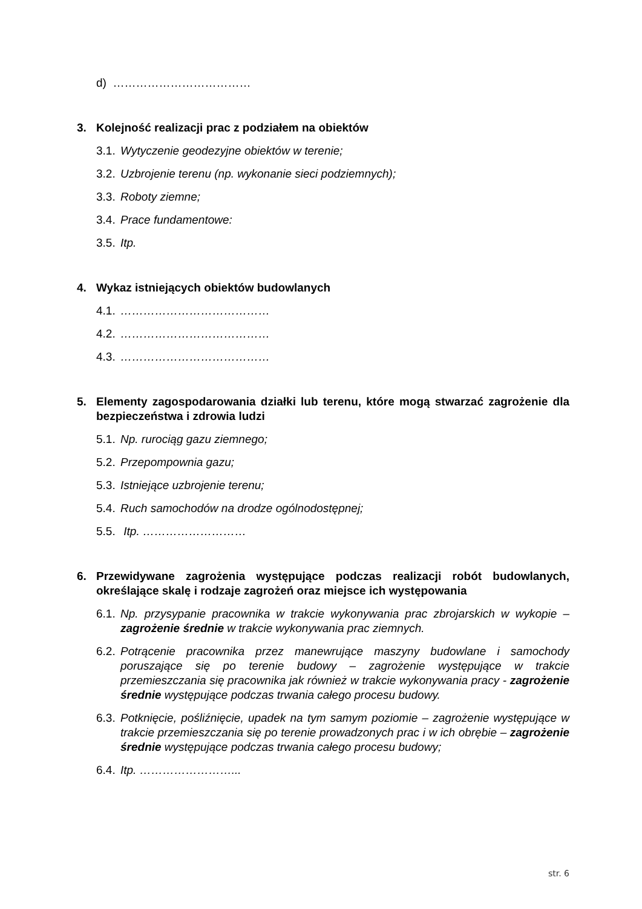d) ………………………………
3. Kolejność realizacji prac z podziałem na obiektów
3.1. Wytyczenie geodezyjne obiektów w terenie;
3.2. Uzbrojenie terenu (np. wykonanie sieci podziemnych);
3.3. Roboty ziemne;
3.4. Prace fundamentowe:
3.5. Itp.
4. Wykaz istniejących obiektów budowlanych
4.1. …………………………………
4.2. …………………………………
4.3. …………………………………
5. Elementy zagospodarowania działki lub terenu, które mogą stwarzać zagrożenie dla bezpieczeństwa i zdrowia ludzi
5.1. Np. rurociąg gazu ziemnego;
5.2. Przepompownia gazu;
5.3. Istniejące uzbrojenie terenu;
5.4. Ruch samochodów na drodze ogólnodostępnej;
5.5. Itp. ………………………
6. Przewidywane zagrożenia występujące podczas realizacji robót budowlanych, określające skalę i rodzaje zagrożeń oraz miejsce ich występowania
6.1. Np. przysypanie pracownika w trakcie wykonywania prac zbrojarskich w wykopie – zagrożenie średnie w trakcie wykonywania prac ziemnych.
6.2. Potrącenie pracownika przez manewrujące maszyny budowlane i samochody poruszające się po terenie budowy – zagrożenie występujące w trakcie przemieszczania się pracownika jak również w trakcie wykonywania pracy - zagrożenie średnie występujące podczas trwania całego procesu budowy.
6.3. Potknięcie, pośliźnięcie, upadek na tym samym poziomie – zagrożenie występujące w trakcie przemieszczania się po terenie prowadzonych prac i w ich obrębie – zagrożenie średnie występujące podczas trwania całego procesu budowy;
6.4. Itp. ……………………...
str. 6